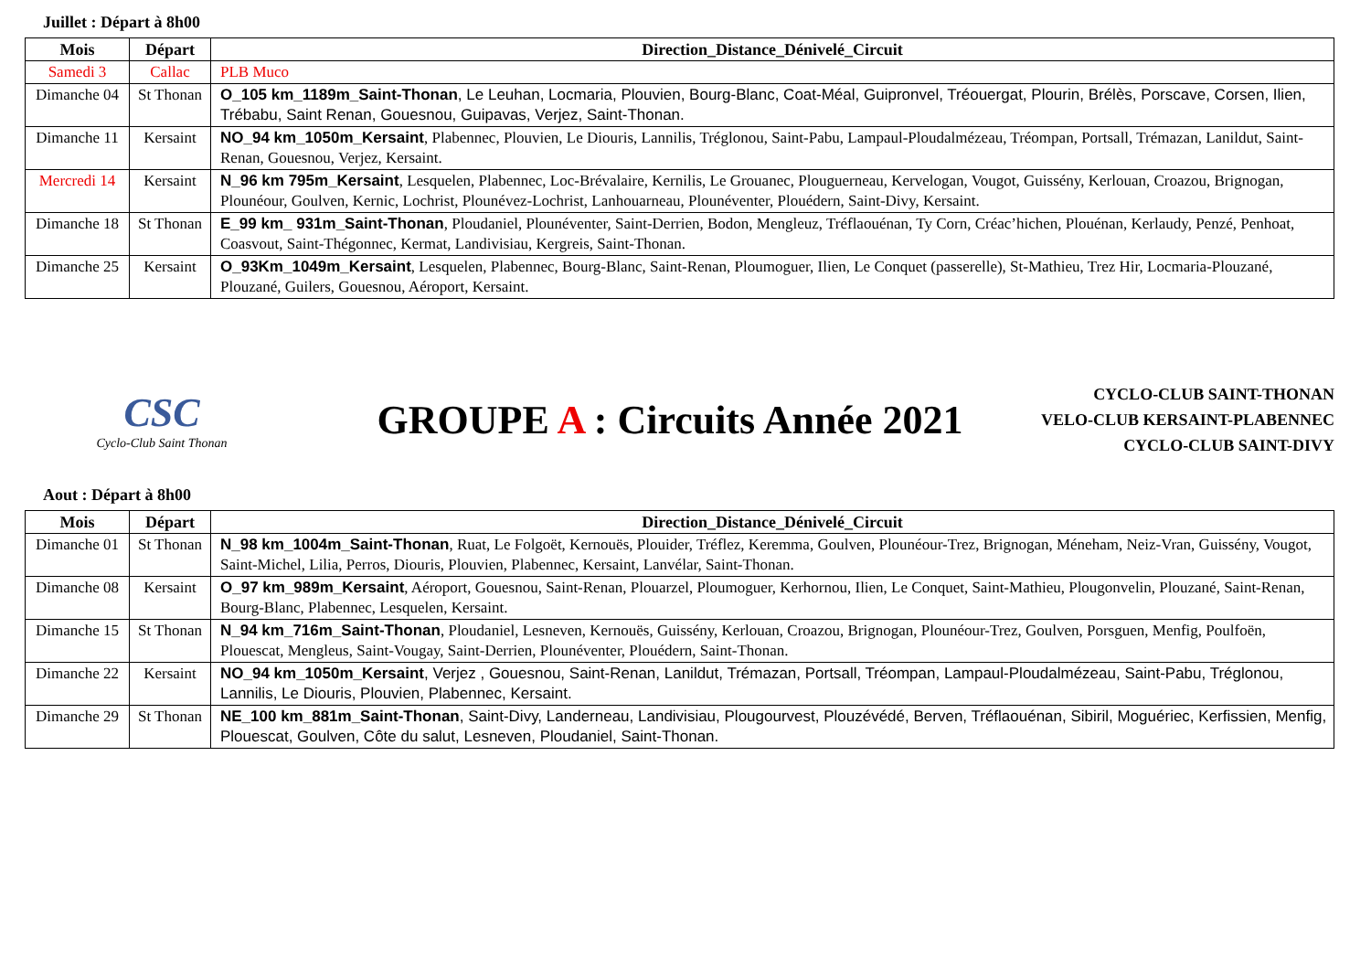Juillet : Départ à 8h00
| Mois | Départ | Direction_Distance_Dénivelé_Circuit |
| --- | --- | --- |
| Samedi 3 | Callac | PLB Muco |
| Dimanche 04 | St Thonan | O_105 km_1189m_Saint-Thonan , Le Leuhan, Locmaria, Plouvien, Bourg-Blanc, Coat-Méal, Guipronvel, Tréouergat, Plourin, Brélès, Porscave, Corsen, Ilien, Trébabu, Saint Renan, Gouesnou, Guipavas, Verjez, Saint-Thonan. |
| Dimanche 11 | Kersaint | NO_94 km_1050m_Kersaint , Plabennec, Plouvien, Le Diouris, Lannilis, Tréglonou, Saint-Pabu, Lampaul-Ploudalmézeau, Tréompan, Portsall, Trémazan, Lanildut, Saint-Renan, Gouesnou, Verjez, Kersaint. |
| Mercredi 14 | Kersaint | N_96 km 795m_Kersaint , Lesquelen, Plabennec, Loc-Brévalaire, Kernilis, Le Grouanec, Plouguerneau, Kervelogan, Vougot, Guissény, Kerlouan, Croazou, Brignogan, Plounéour, Goulven, Kernic, Lochrist, Plounévez-Lochrist, Lanhouarneau, Plounéventer, Plouédern, Saint-Divy, Kersaint. |
| Dimanche 18 | St Thonan | E_99 km_ 931m_Saint-Thonan , Ploudaniel, Plounéventer, Saint-Derrien, Bodon, Mengleuz, Tréflaouénan, Ty Corn, Créac’hichen, Plouénan, Kerlaudy, Penzé, Penhoat, Coasvout, Saint-Thégonnec, Kermat, Landivisiau, Kergreis, Saint-Thonan. |
| Dimanche 25 | Kersaint | O_93Km_1049m_Kersaint , Lesquelen, Plabennec, Bourg-Blanc, Saint-Renan, Ploumoguer, Ilien, Le Conquet (passerelle), St-Mathieu, Trez Hir, Locmaria-Plouzané, Plouzané, Guilers, Gouesnou, Aéroport, Kersaint. |
CSC
Cyclo-Club Saint Thonan
GROUPE A : Circuits Année 2021
CYCLO-CLUB SAINT-THONAN
VELO-CLUB KERSAINT-PLABENNEC
CYCLO-CLUB SAINT-DIVY
Aout : Départ à 8h00
| Mois | Départ | Direction_Distance_Dénivelé_Circuit |
| --- | --- | --- |
| Dimanche 01 | St Thonan | N_98 km_1004m_Saint-Thonan , Ruat, Le Folgoët, Kernouës, Plouider, Tréflez, Keremma, Goulven, Plounéour-Trez, Brignogan, Méneham, Neiz-Vran, Guissény, Vougot, Saint-Michel, Lilia, Perros, Diouris, Plouvien, Plabennec, Kersaint, Lanvélar, Saint-Thonan. |
| Dimanche 08 | Kersaint | O_97 km_989m_Kersaint , Aéroport, Gouesnou, Saint-Renan, Plouarzel, Ploumoguer, Kerhornou, Ilien, Le Conquet, Saint-Mathieu, Plougonvelin, Plouzané, Saint-Renan, Bourg-Blanc, Plabennec, Lesquelen, Kersaint. |
| Dimanche 15 | St Thonan | N_94 km_716m_Saint-Thonan , Ploudaniel, Lesneven, Kernouës, Guissény, Kerlouan, Croazou, Brignogan, Plounéour-Trez, Goulven, Porsguen, Menfig, Poulfoën, Plouescat, Mengleus, Saint-Vougay, Saint-Derrien, Plounéventer, Plouédern, Saint-Thonan. |
| Dimanche 22 | Kersaint | NO_94 km_1050m_Kersaint , Verjez , Gouesnou, Saint-Renan, Lanildut, Trémazan, Portsall, Tréompan, Lampaul-Ploudalmézeau, Saint-Pabu, Tréglonou, Lannilis, Le Diouris, Plouvien, Plabennec, Kersaint. |
| Dimanche 29 | St Thonan | NE_100 km_881m_Saint-Thonan , Saint-Divy, Landerneau, Landivisiau, Plougourvest, Plouzévédé, Berven, Tréflaouénan, Sibiril, Moguériec, Kerfissien, Menfig, Plouescat, Goulven, Côte du salut, Lesneven, Ploudaniel, Saint-Thonan. |